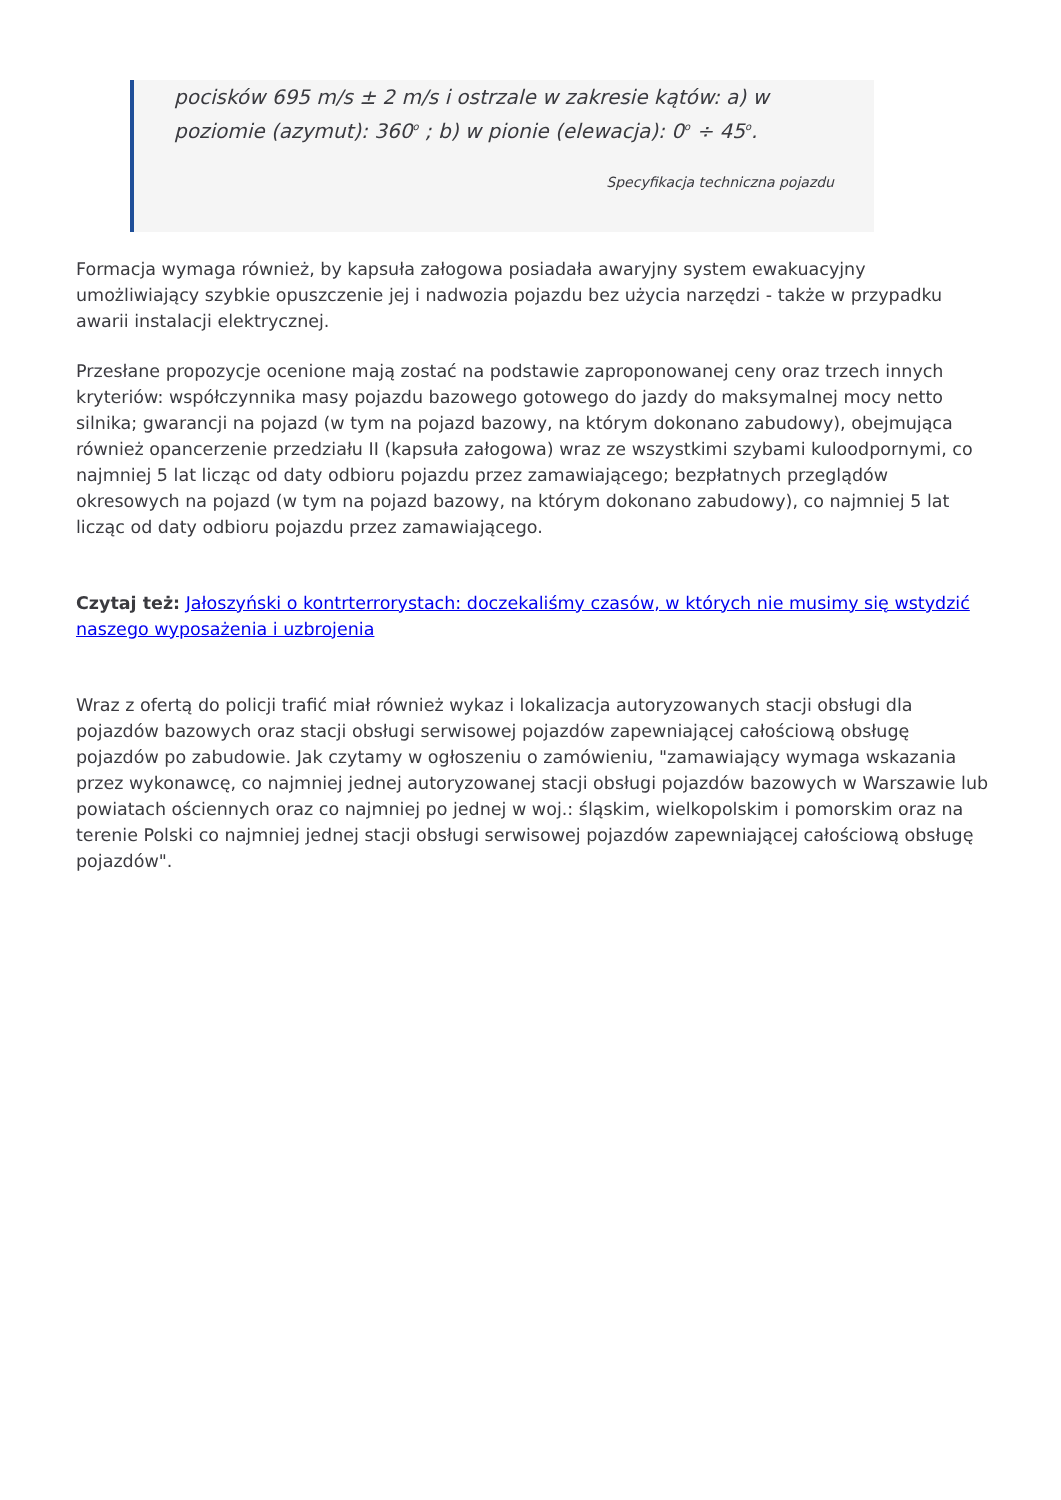pocisków 695 m/s ± 2 m/s i ostrzale w zakresie kątów: a) w poziomie (azymut): 360<sup>o</sup> ; b) w pionie (elewacja): 0<sup>o</sup> ÷ 45<sup>o</sup>.
Specyfikacja techniczna pojazdu
Formacja wymaga również, by kapsuła załogowa posiadała awaryjny system ewakuacyjny umożliwiający szybkie opuszczenie jej i nadwozia pojazdu bez użycia narzędzi - także w przypadku awarii instalacji elektrycznej.
Przesłane propozycje ocenione mają zostać na podstawie zaproponowanej ceny oraz trzech innych kryteriów: współczynnika masy pojazdu bazowego gotowego do jazdy do maksymalnej mocy netto silnika; gwarancji na pojazd (w tym na pojazd bazowy, na którym dokonano zabudowy), obejmująca również opancerzenie przedziału II (kapsuła załogowa) wraz ze wszystkimi szybami kuloodpornymi, co najmniej 5 lat licząc od daty odbioru pojazdu przez zamawiającego; bezpłatnych przeglądów okresowych na pojazd (w tym na pojazd bazowy, na którym dokonano zabudowy), co najmniej 5 lat licząc od daty odbioru pojazdu przez zamawiającego.
Czytaj też: Jałoszyński o kontrterrorystach: doczekaliśmy czasów, w których nie musimy się wstydzić naszego wyposażenia i uzbrojenia
Wraz z ofertą do policji trafić miał również wykaz i lokalizacja autoryzowanych stacji obsługi dla pojazdów bazowych oraz stacji obsługi serwisowej pojazdów zapewniającej całościową obsługę pojazdów po zabudowie. Jak czytamy w ogłoszeniu o zamówieniu, "zamawiający wymaga wskazania przez wykonawcę, co najmniej jednej autoryzowanej stacji obsługi pojazdów bazowych w Warszawie lub powiatach ościennych oraz co najmniej po jednej w woj.: śląskim, wielkopolskim i pomorskim oraz na terenie Polski co najmniej jednej stacji obsługi serwisowej pojazdów zapewniającej całościową obsługę pojazdów".